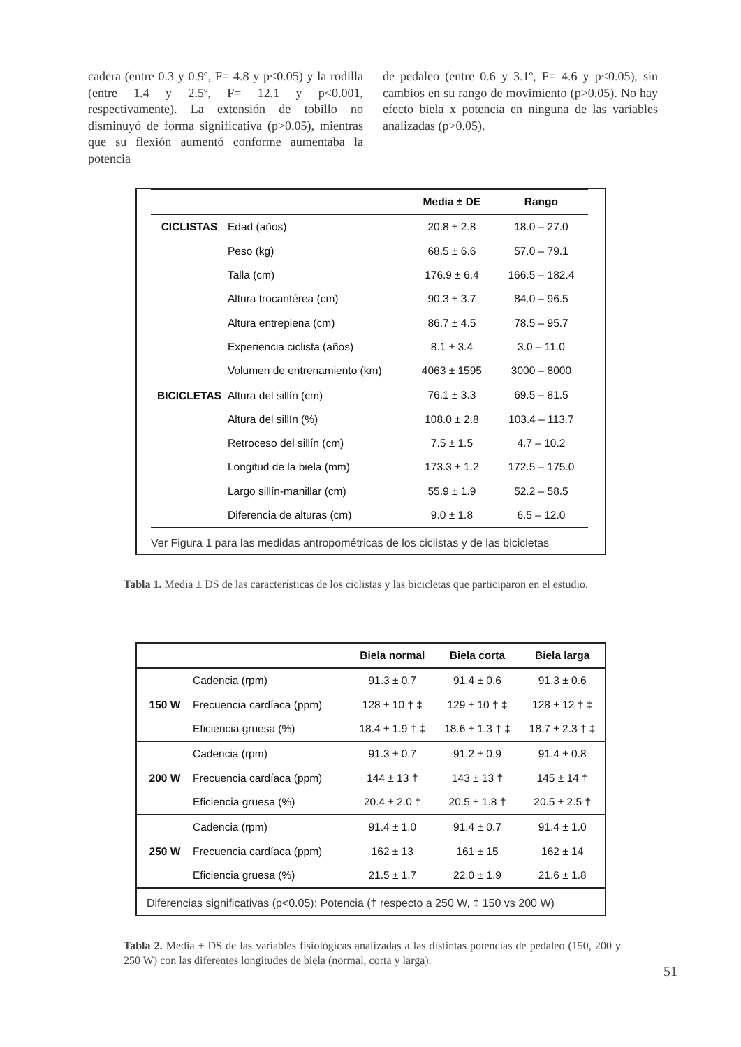cadera (entre 0.3 y 0.9º, F= 4.8 y p<0.05) y la rodilla (entre 1.4 y 2.5º, F= 12.1 y p<0.001, respectivamente). La extensión de tobillo no disminuyó de forma significativa (p>0.05), mientras que su flexión aumentó conforme aumentaba la potencia
de pedaleo (entre 0.6 y 3.1º, F= 4.6 y p<0.05), sin cambios en su rango de movimiento (p>0.05). No hay efecto biela x potencia en ninguna de las variables analizadas (p>0.05).
| | | Media ± DE | Rango |
| --- | --- | --- | --- |
| CICLISTAS | Edad (años) | 20.8 ± 2.8 | 18.0 – 27.0 |
| | Peso (kg) | 68.5 ± 6.6 | 57.0 – 79.1 |
| | Talla (cm) | 176.9 ± 6.4 | 166.5 – 182.4 |
| | Altura trocantérea (cm) | 90.3 ± 3.7 | 84.0 – 96.5 |
| | Altura entrepiena (cm) | 86.7 ± 4.5 | 78.5 – 95.7 |
| | Experiencia ciclista (años) | 8.1 ± 3.4 | 3.0 – 11.0 |
| | Volumen de entrenamiento (km) | 4063 ± 1595 | 3000 – 8000 |
| BICICLETAS | Altura del sillín (cm) | 76.1 ± 3.3 | 69.5 – 81.5 |
| | Altura del sillín (%) | 108.0 ± 2.8 | 103.4 – 113.7 |
| | Retroceso del sillín (cm) | 7.5 ± 1.5 | 4.7 – 10.2 |
| | Longitud de la biela (mm) | 173.3 ± 1.2 | 172.5 – 175.0 |
| | Largo sillín-manillar (cm) | 55.9 ± 1.9 | 52.2 – 58.5 |
| | Diferencia de alturas (cm) | 9.0 ± 1.8 | 6.5 – 12.0 |
Ver Figura 1 para las medidas antropométricas de los ciclistas y de las bicicletas
Tabla 1. Media ± DS de las características de los ciclistas y las bicicletas que participaron en el estudio.
| | | Biela normal | Biela corta | Biela larga |
| --- | --- | --- | --- | --- |
| | Cadencia (rpm) | 91.3 ± 0.7 | 91.4 ± 0.6 | 91.3 ± 0.6 |
| 150 W | Frecuencia cardíaca (ppm) | 128 ± 10 † ‡ | 129 ± 10 † ‡ | 128 ± 12 † ‡ |
| | Eficiencia gruesa (%) | 18.4 ± 1.9 † ‡ | 18.6 ± 1.3 † ‡ | 18.7 ± 2.3 † ‡ |
| | Cadencia (rpm) | 91.3 ± 0.7 | 91.2 ± 0.9 | 91.4 ± 0.8 |
| 200 W | Frecuencia cardíaca (ppm) | 144 ± 13 † | 143 ± 13 † | 145 ± 14 † |
| | Eficiencia gruesa (%) | 20.4 ± 2.0 † | 20.5 ± 1.8 † | 20.5 ± 2.5 † |
| | Cadencia (rpm) | 91.4 ± 1.0 | 91.4 ± 0.7 | 91.4 ± 1.0 |
| 250 W | Frecuencia cardíaca (ppm) | 162 ± 13 | 161 ± 15 | 162 ± 14 |
| | Eficiencia gruesa (%) | 21.5 ± 1.7 | 22.0 ± 1.9 | 21.6 ± 1.8 |
Diferencias significativas (p<0.05): Potencia († respecto a 250 W, ‡ 150 vs 200 W)
Tabla 2. Media ± DS de las variables fisiológicas analizadas a las distintas potencias de pedaleo (150, 200 y 250 W) con las diferentes longitudes de biela (normal, corta y larga).
51